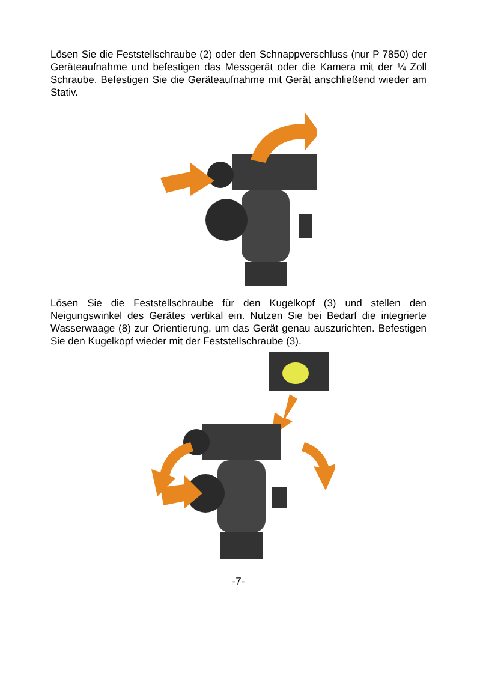Lösen Sie die Feststellschraube (2) oder den Schnappverschluss (nur P 7850) der Geräteaufnahme und befestigen das Messgerät oder die Kamera mit der ¼ Zoll Schraube. Befestigen Sie die Geräteaufnahme mit Gerät anschließend wieder am Stativ.
Lösen Sie die Feststellschraube für den Kugelkopf (3) und stellen den Neigungswinkel des Gerätes vertikal ein. Nutzen Sie bei Bedarf die integrierte Wasserwaage (8) zur Orientierung, um das Gerät genau auszurichten. Befestigen Sie den Kugelkopf wieder mit der Feststellschraube (3).
-7-